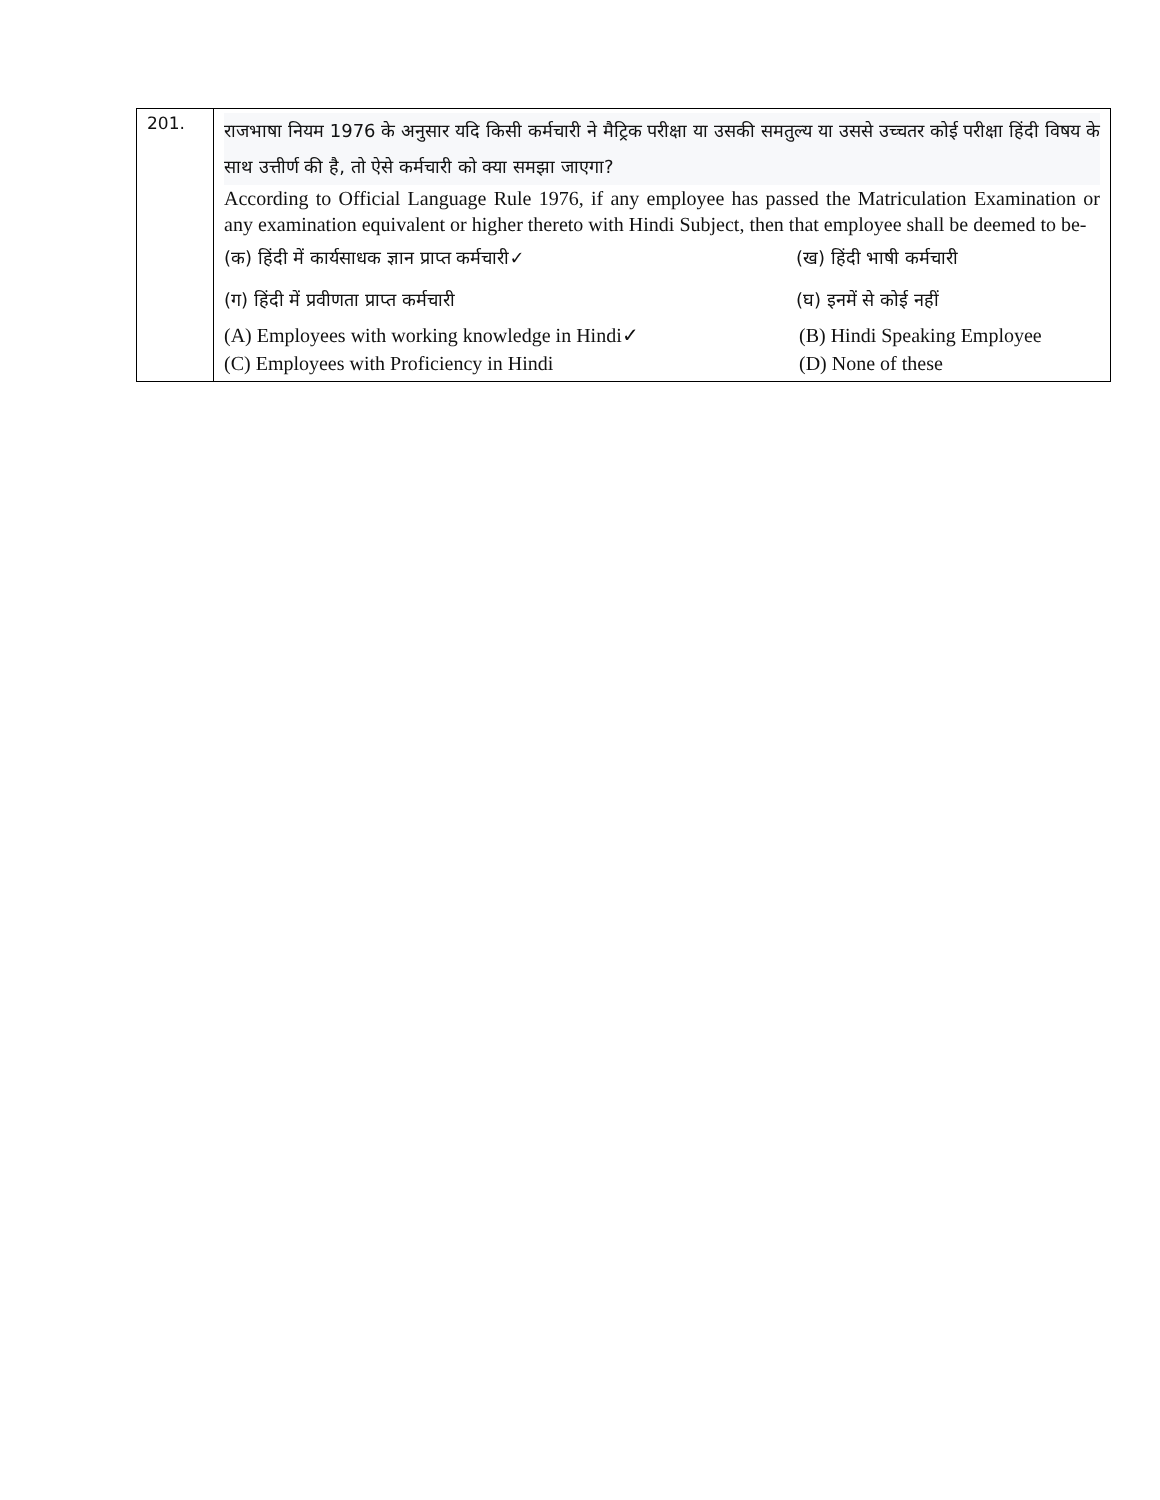| 201. | राजभाषा नियम 1976 के अनुसार यदि किसी कर्मचारी ने मैट्रिक परीक्षा या उसकी समतुल्य या उससे उच्चतर कोई परीक्षा हिंदी विषय के साथ उत्तीर्ण की है, तो ऐसे कर्मचारी को क्या समझा जाएगा? According to Official Language Rule 1976, if any employee has passed the Matriculation Examination or any examination equivalent or higher thereto with Hindi Subject, then that employee shall be deemed to be- (क) हिंदी में कार्यसाधक ज्ञान प्राप्त कर्मचारी✓ (ख) हिंदी भाषी कर्मचारी (ग) हिंदी में प्रवीणता प्राप्त कर्मचारी (घ) इनमें से कोई नहीं (A) Employees with working knowledge in Hindi✓ (B) Hindi Speaking Employee (C) Employees with Proficiency in Hindi (D) None of these |